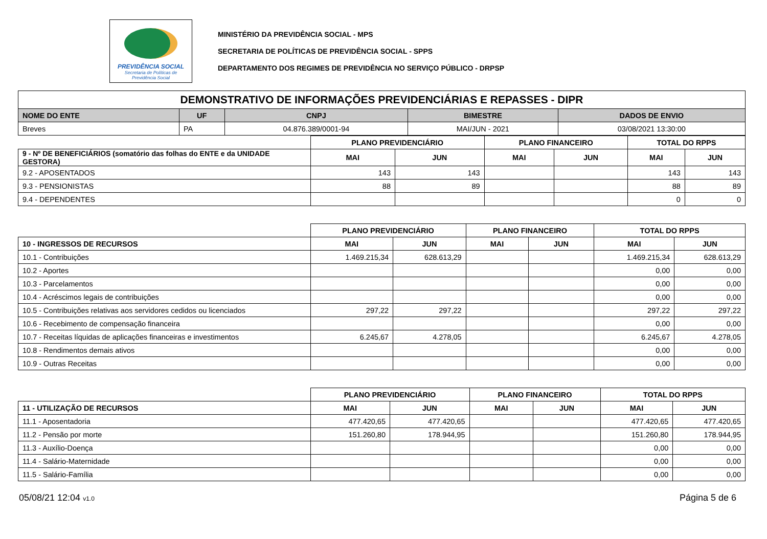PREVIDÊNCIA SOCIAL
Secretaria de Políticas de
Previdência Social
MINISTÉRIO DA PREVIDÊNCIA SOCIAL - MPS
SECRETARIA DE POLÍTICAS DE PREVIDÊNCIA SOCIAL - SPPS
DEPARTAMENTO DOS REGIMES DE PREVIDÊNCIA NO SERVIÇO PÚBLICO - DRPSP
| DEMONSTRATIVO DE INFORMAÇÕES PREVIDENCIÁRIAS E REPASSES - DIPR | | | | |
| NOME DO ENTE | UF | CNPJ | BIMESTRE | DADOS DE ENVIO |
| Breves | PA | 04.876.389/0001-94 | MAI/JUN - 2021 | 03/08/2021 13:30:00 |
| | PLANO PREVIDENCIÁRIO | | PLANO FINANCEIRO | | TOTAL DO RPPS | |
| 9 - Nº DE BENEFICIÁRIOS (somatório das folhas do ENTE e da UNIDADE GESTORA) | MAI | JUN | MAI | JUN | MAI | JUN |
| 9.2 - APOSENTADOS | 143 | 143 | | | 143 | 143 |
| 9.3 - PENSIONISTAS | 88 | 89 | | | 88 | 89 |
| 9.4 - DEPENDENTES | | | | | 0 | 0 |
| | PLANO PREVIDENCIÁRIO | | PLANO FINANCEIRO | | TOTAL DO RPPS | |
| 10 - INGRESSOS DE RECURSOS | MAI | JUN | MAI | JUN | MAI | JUN |
| 10.1 - Contribuições | 1.469.215,34 | 628.613,29 | | | 1.469.215,34 | 628.613,29 |
| 10.2 - Aportes | | | | | 0,00 | 0,00 |
| 10.3 - Parcelamentos | | | | | 0,00 | 0,00 |
| 10.4 - Acréscimos legais de contribuições | | | | | 0,00 | 0,00 |
| 10.5 - Contribuições relativas aos servidores cedidos ou licenciados | 297,22 | 297,22 | | | 297,22 | 297,22 |
| 10.6 - Recebimento de compensação financeira | | | | | 0,00 | 0,00 |
| 10.7 - Receitas líquidas de aplicações financeiras e investimentos | 6.245,67 | 4.278,05 | | | 6.245,67 | 4.278,05 |
| 10.8 - Rendimentos demais ativos | | | | | 0,00 | 0,00 |
| 10.9 - Outras Receitas | | | | | 0,00 | 0,00 |
| | PLANO PREVIDENCIÁRIO | | PLANO FINANCEIRO | | TOTAL DO RPPS | |
| 11 - UTILIZAÇÃO DE RECURSOS | MAI | JUN | MAI | JUN | MAI | JUN |
| 11.1 - Aposentadoria | 477.420,65 | 477.420,65 | | | 477.420,65 | 477.420,65 |
| 11.2 - Pensão por morte | 151.260,80 | 178.944,95 | | | 151.260,80 | 178.944,95 |
| 11.3 - Auxílio-Doença | | | | | 0,00 | 0,00 |
| 11.4 - Salário-Maternidade | | | | | 0,00 | 0,00 |
| 11.5 - Salário-Família | | | | | 0,00 | 0,00 |
05/08/21 12:04 v1.0 Página 5 de 6